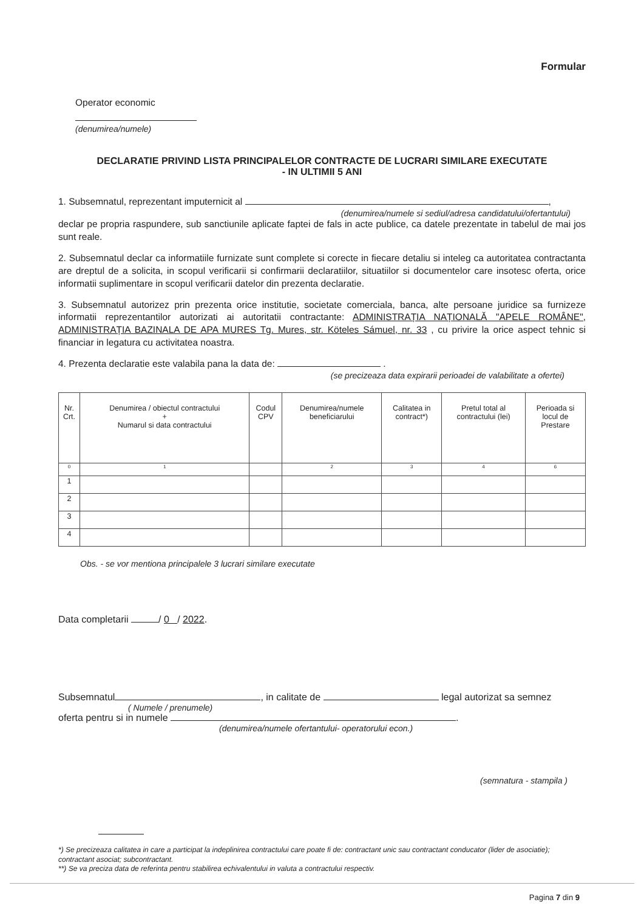Formular
Operator economic
(denumirea/numele)
DECLARATIE PRIVIND LISTA PRINCIPALELOR CONTRACTE DE LUCRARI SIMILARE EXECUTATE
- IN ULTIMII 5 ANI
1. Subsemnatul, reprezentant imputernicit al ,
(denumirea/numele si sediul/adresa candidatului/ofertantului)
declar pe propria raspundere, sub sanctiunile aplicate faptei de fals in acte publice, ca datele prezentate in tabelul de mai jos sunt reale.
2. Subsemnatul declar ca informatiile furnizate sunt complete si corecte in fiecare detaliu si inteleg ca autoritatea contractanta are dreptul de a solicita, in scopul verificarii si confirmarii declaratiilor, situatiilor si documentelor care insotesc oferta, orice informatii suplimentare in scopul verificarii datelor din prezenta declaratie.
3. Subsemnatul autorizez prin prezenta orice institutie, societate comerciala, banca, alte persoane juridice sa furnizeze informatii reprezentantilor autorizati ai autoritatii contractante: ADMINISTRAȚIA NAȚIONALĂ "APELE ROMÂNE", ADMINISTRAȚIA BAZINALA DE APA MURES Tg. Mures, str. Köteles Sámuel, nr. 33 , cu privire la orice aspect tehnic si financiar in legatura cu activitatea noastra.
4. Prezenta declaratie este valabila pana la data de: .
(se precizeaza data expirarii perioadei de valabilitate a ofertei)
| Nr. Crt. | Denumirea / obiectul contractului + Numarul si data contractului | Codul CPV | Denumirea/numele beneficiarului | Calitatea in contract*) | Pretul total al contractului (lei) | Perioada si locul de Prestare |
| --- | --- | --- | --- | --- | --- | --- |
| 0 | 1 | | 2 | 3 | 4 | 6 |
| 1 | | | | | | |
| 2 | | | | | | |
| 3 | | | | | | |
| 4 | | | | | | |
Obs. - se vor mentiona principalele 3 lucrari similare executate
Data completarii / 0 / 2022.
Subsemnatul , in calitate de legal autorizat sa semnez
( Numele / prenumele)
oferta pentru si in numele .
(denumirea/numele ofertantului- operatorului econ.)
(semnatura - stampila )
*) Se precizeaza calitatea in care a participat la indeplinirea contractului care poate fi de: contractant unic sau contractant conducator (lider de asociatie); contractant asociat; subcontractant.
**) Se va preciza data de referinta pentru stabilirea echivalentului in valuta a contractului respectiv.
Pagina 7 din 9